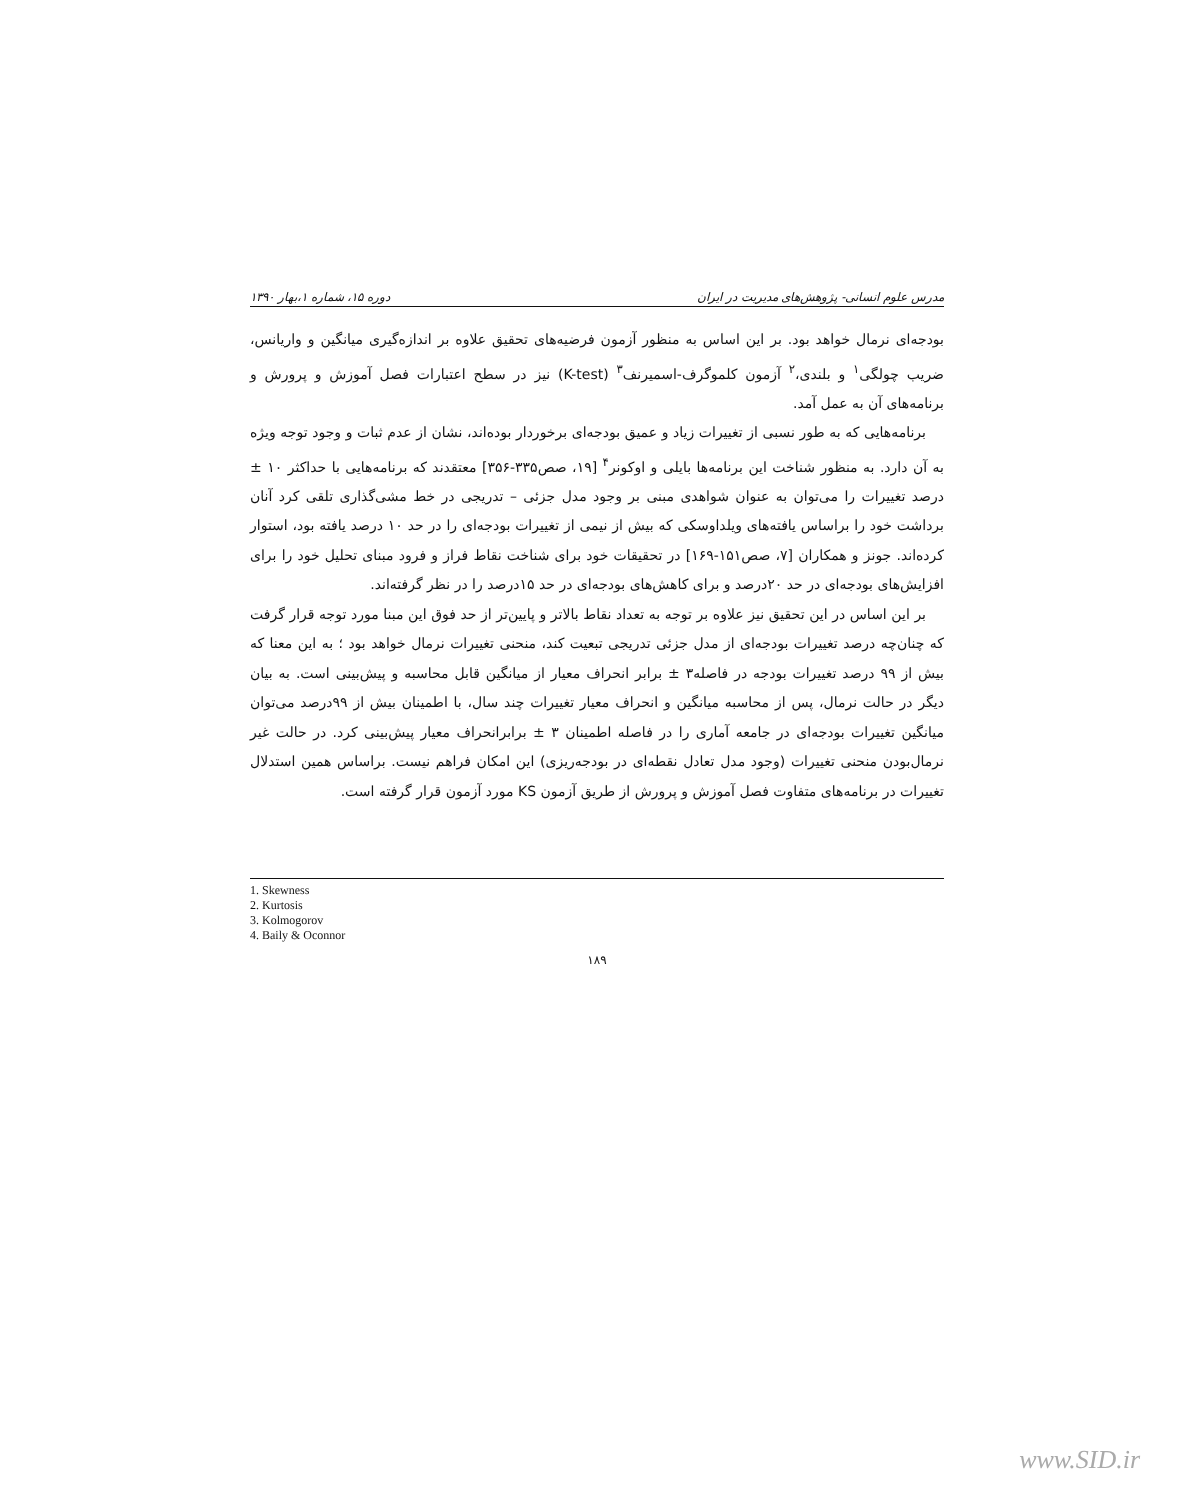مدرس علوم انسانی- پژوهش‌های مدیریت در ایران دوره ۱۵، شماره ۱،بهار ۱۳۹۰
بودجه‌ای نرمال خواهد بود. بر این اساس به منظور آزمون فرضیه‌های تحقیق علاوه بر اندازه‌گیری میانگین و واریانس، ضریب چولگی<sup>۱</sup> و بلندی،<sup>۲</sup> آزمون کلموگرف-اسمیرنف<sup>۳</sup> (K-test) نیز در سطح اعتبارات فصل آموزش و پرورش و برنامه‌های آن به عمل آمد.
برنامه‌هایی که به طور نسبی از تغییرات زیاد و عمیق بودجه‌ای برخوردار بوده‌اند، نشان از عدم ثبات و وجود توجه ویژه به آن دارد. به منظور شناخت این برنامه‌ها بایلی و اوکونر<sup>۴</sup> [۱۹، صص۳۳۵-۳۵۶] معتقدند که برنامه‌هایی با حداکثر ۱۰ ± درصد تغییرات را می‌توان به عنوان شواهدی مبنی بر وجود مدل جزئی – تدریجی در خط مشی‌گذاری تلقی کرد آنان برداشت خود را براساس یافته‌های ویلداوسکی که بیش از نیمی از تغییرات بودجه‌ای را در حد ۱۰ درصد یافته بود، استوار کرده‌اند. جونز و همکاران [۷، صص۱۵۱-۱۶۹] در تحقیقات خود برای شناخت نقاط فراز و فرود مبنای تحلیل خود را برای افزایش‌های بودجه‌ای در حد ۲۰درصد و برای کاهش‌های بودجه‌ای در حد ۱۵درصد را در نظر گرفته‌اند.
بر این اساس در این تحقیق نیز علاوه بر توجه به تعداد نقاط بالاتر و پایین‌تر از حد فوق این مبنا مورد توجه قرار گرفت که چنان‌چه درصد تغییرات بودجه‌ای از مدل جزئی تدریجی تبعیت کند، منحنی تغییرات نرمال خواهد بود ؛ به این معنا که بیش از ۹۹ درصد تغییرات بودجه در فاصله۳ ± برابر انحراف معیار از میانگین قابل محاسبه و پیش‌بینی است. به بیان دیگر در حالت نرمال، پس از محاسبه میانگین و انحراف معیار تغییرات چند سال، با اطمینان بیش از ۹۹درصد می‌توان میانگین تغییرات بودجه‌ای در جامعه آماری را در فاصله اطمینان ۳ ± برابرانحراف معیار پیش‌بینی کرد. در حالت غیر نرمال‌بودن منحنی تغییرات (وجود مدل تعادل نقطه‌ای در بودجه‌ریزی) این امکان فراهم نیست. براساس همین استدلال تغییرات در برنامه‌های متفاوت فصل آموزش و پرورش از طریق آزمون KS مورد آزمون قرار گرفته است.
1. Skewness
2. Kurtosis
3. Kolmogorov
4. Baily & Oconnor
۱۸۹
www.SID.ir